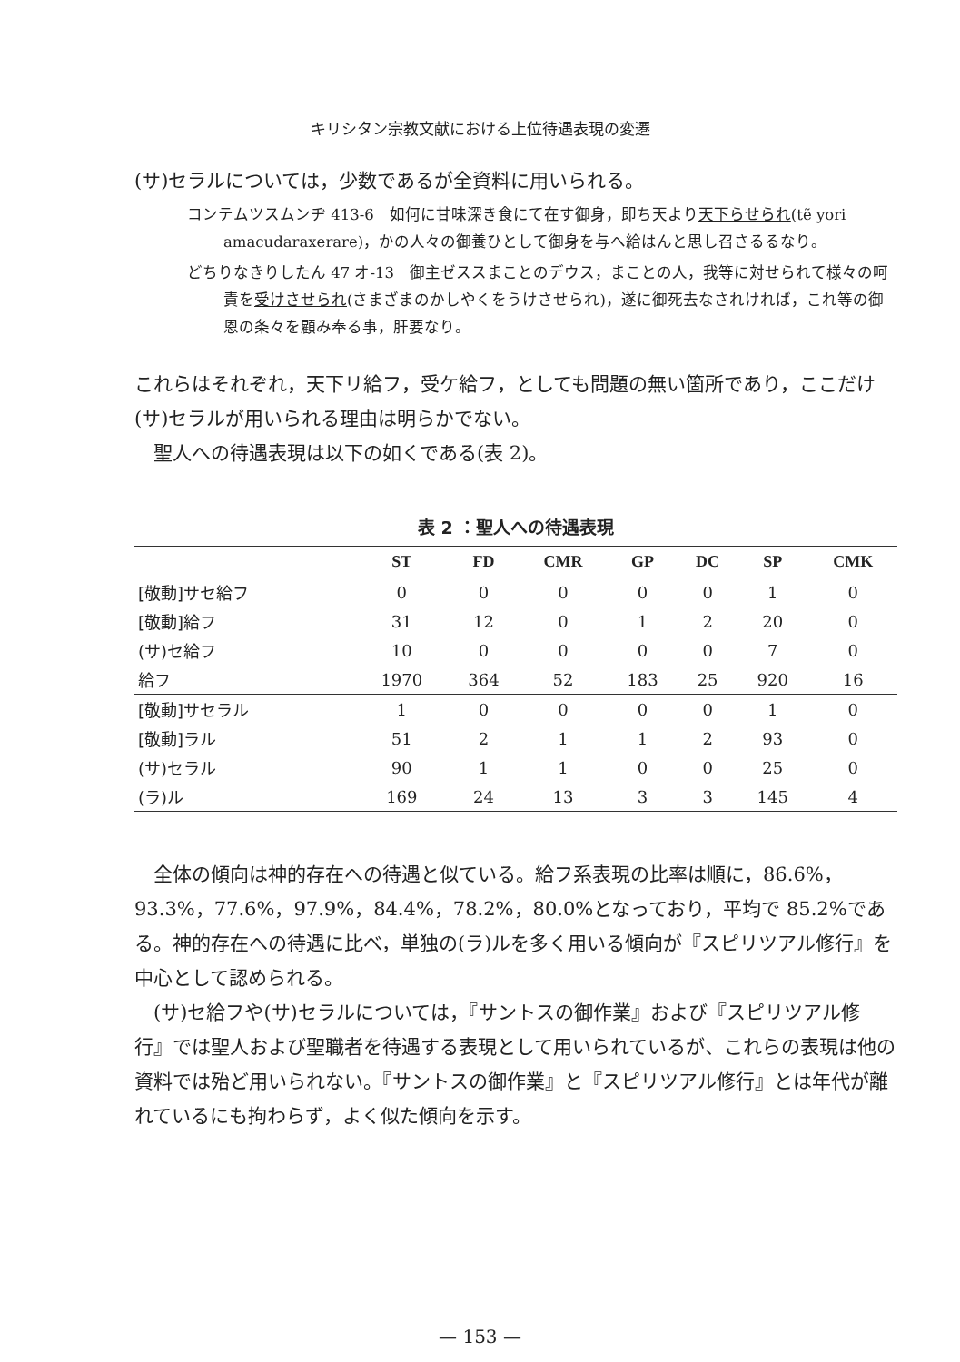キリシタン宗教文献における上位待遇表現の変遷
(サ)セラルについては，少数であるが全資料に用いられる。
コンテムツスムンヂ 413-6　如何に甘味深き食にて在す御身，即ち天より天下らせられ(tẽ yori amacudaraxerare)，かの人々の御養ひとして御身を与へ給はんと思し召さるるなり。
どちりなきりしたん 47 オ-13　御主ゼススまことのデウス，まことの人，我等に対せられて様々の呵責を受けさせられ(さまざまのかしやくをうけさせられ)，遂に御死去なされければ，これ等の御恩の条々を顧み奉る事，肝要なり。
これらはそれぞれ，天下リ給フ，受ケ給フ，としても問題の無い箇所であり，ここだけ(サ)セラルが用いられる理由は明らかでない。
　聖人への待遇表現は以下の如くである(表 2)。
表 2 ：聖人への待遇表現
| | ST | FD | CMR | GP | DC | SP | CMK |
| --- | --- | --- | --- | --- | --- | --- | --- |
| [敬動]サセ給フ | 0 | 0 | 0 | 0 | 0 | 1 | 0 |
| [敬動]給フ | 31 | 12 | 0 | 1 | 2 | 20 | 0 |
| (サ)セ給フ | 10 | 0 | 0 | 0 | 0 | 7 | 0 |
| 給フ | 1970 | 364 | 52 | 183 | 25 | 920 | 16 |
| [敬動]サセラル | 1 | 0 | 0 | 0 | 0 | 1 | 0 |
| [敬動]ラル | 51 | 2 | 1 | 1 | 2 | 93 | 0 |
| (サ)セラル | 90 | 1 | 1 | 0 | 0 | 25 | 0 |
| (ラ)ル | 169 | 24 | 13 | 3 | 3 | 145 | 4 |
　全体の傾向は神的存在への待遇と似ている。給フ系表現の比率は順に，86.6%，93.3%，77.6%，97.9%，84.4%，78.2%，80.0%となっており，平均で 85.2%である。神的存在への待遇に比べ，単独の(ラ)ルを多く用いる傾向が『スピリツアル修行』を中心として認められる。
　(サ)セ給フや(サ)セラルについては，『サントスの御作業』および『スピリツアル修行』では聖人および聖職者を待遇する表現として用いられているが、これらの表現は他の資料では殆ど用いられない。『サントスの御作業』と『スピリツアル修行』とは年代が離れているにも拘わらず，よく似た傾向を示す。
— 153 —